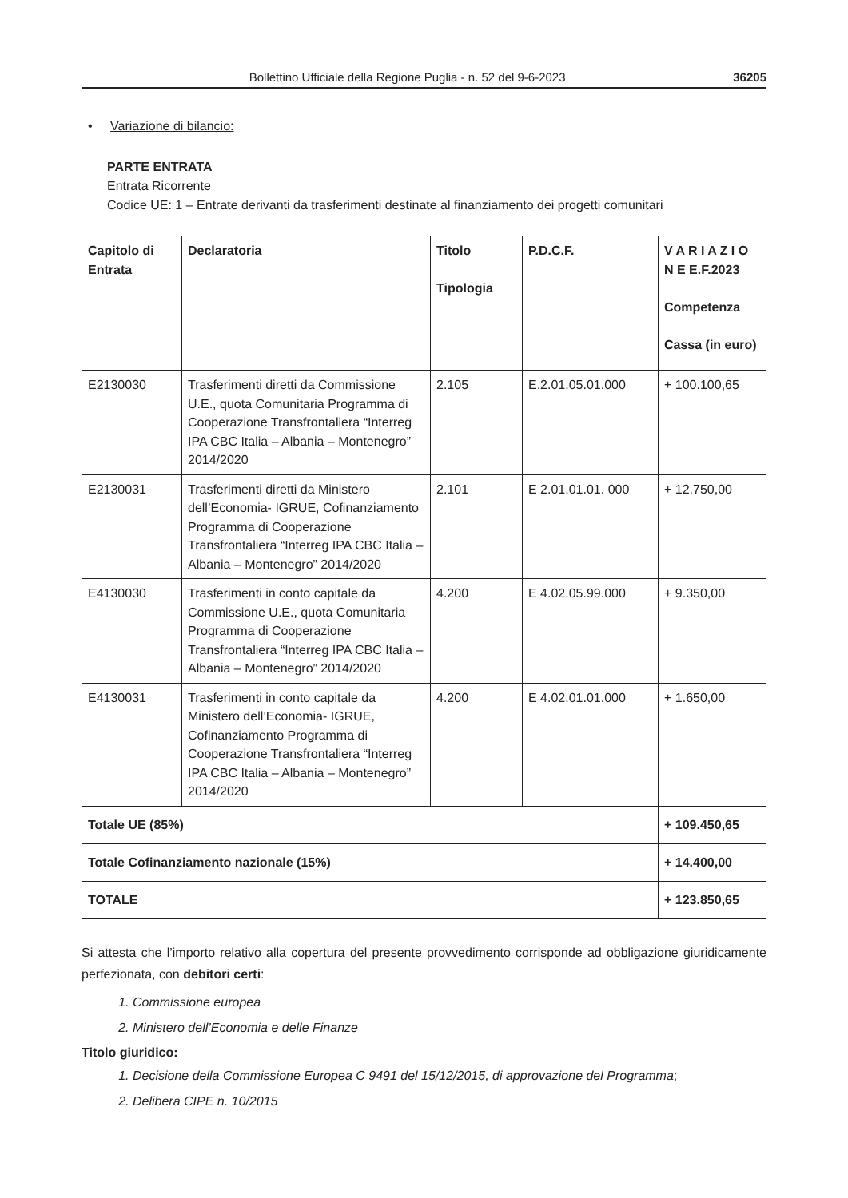Bollettino Ufficiale della Regione Puglia - n. 52 del 9-6-2023 36205
• Variazione di bilancio:
PARTE ENTRATA
Entrata Ricorrente
Codice UE: 1 – Entrate derivanti da trasferimenti destinate al finanziamento dei progetti comunitari
| Capitolo di Entrata | Declaratoria | Titolo Tipologia | P.D.C.F. | V A R I A Z I O N E E.F.2023 Competenza Cassa (in euro) |
| --- | --- | --- | --- | --- |
| E2130030 | Trasferimenti diretti da Commissione U.E., quota Comunitaria Programma di Cooperazione Transfrontaliera “Interreg IPA CBC Italia – Albania – Montenegro” 2014/2020 | 2.105 | E.2.01.05.01.000 | + 100.100,65 |
| E2130031 | Trasferimenti diretti da Ministero dell’Economia- IGRUE, Cofinanziamento Programma di Cooperazione Transfrontaliera “Interreg IPA CBC Italia – Albania – Montenegro” 2014/2020 | 2.101 | E 2.01.01.01. 000 | + 12.750,00 |
| E4130030 | Trasferimenti in conto capitale da Commissione U.E., quota Comunitaria Programma di Cooperazione Transfrontaliera “Interreg IPA CBC Italia – Albania – Montenegro” 2014/2020 | 4.200 | E 4.02.05.99.000 | + 9.350,00 |
| E4130031 | Trasferimenti in conto capitale da Ministero dell’Economia- IGRUE, Cofinanziamento Programma di Cooperazione Transfrontaliera “Interreg IPA CBC Italia – Albania – Montenegro” 2014/2020 | 4.200 | E 4.02.01.01.000 | + 1.650,00 |
| Totale UE (85%) | | | | + 109.450,65 |
| Totale Cofinanziamento nazionale (15%) | | | | + 14.400,00 |
| TOTALE | | | | + 123.850,65 |
Si attesta che l’importo relativo alla copertura del presente provvedimento corrisponde ad obbligazione giuridicamente perfezionata, con debitori certi:
1. Commissione europea
2. Ministero dell’Economia e delle Finanze
Titolo giuridico:
1. Decisione della Commissione Europea C 9491 del 15/12/2015, di approvazione del Programma;
2. Delibera CIPE n. 10/2015